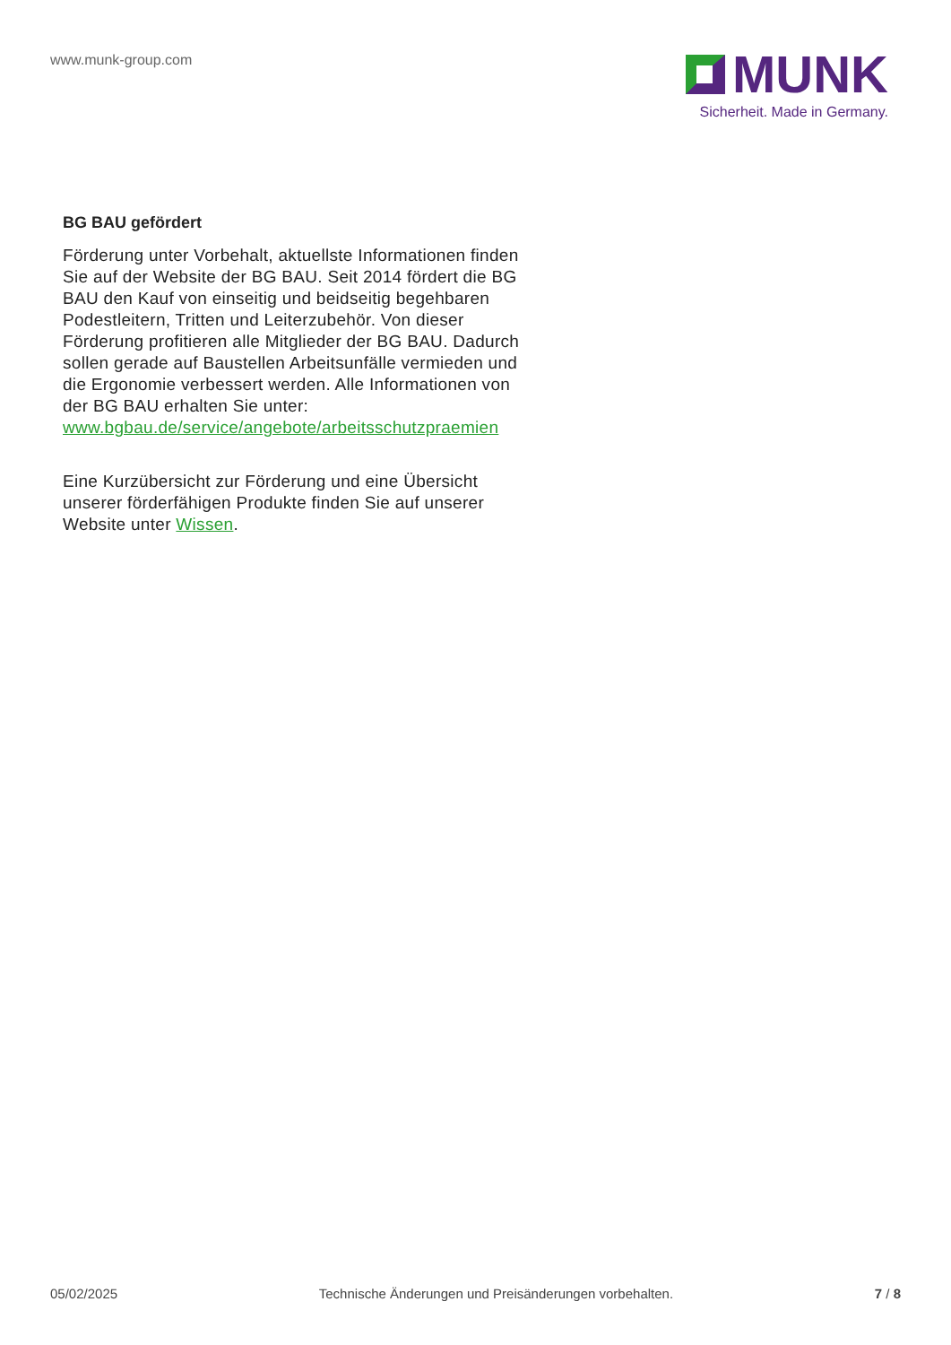www.munk-group.com
MUNK
Sicherheit. Made in Germany.
BG BAU gefördert
Förderung unter Vorbehalt, aktuellste Informationen finden Sie auf der Website der BG BAU. Seit 2014 fördert die BG BAU den Kauf von einseitig und beidseitig begehbaren Podestleitern, Tritten und Leiterzubehör. Von dieser Förderung profitieren alle Mitglieder der BG BAU. Dadurch sollen gerade auf Baustellen Arbeitsunfälle vermieden und die Ergonomie verbessert werden. Alle Informationen von der BG BAU erhalten Sie unter:
www.bgbau.de/service/angebote/arbeitsschutzpraemien
Eine Kurzübersicht zur Förderung und eine Übersicht unserer förderfähigen Produkte finden Sie auf unserer Website unter Wissen.
05/02/2025 Technische Änderungen und Preisänderungen vorbehalten. 7 / 8